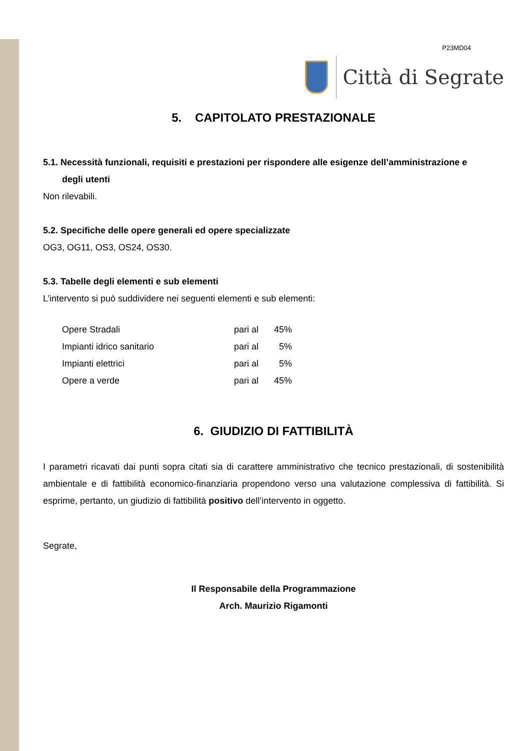P23MD04
Città di Segrate
5. CAPITOLATO PRESTAZIONALE
5.1. Necessità funzionali, requisiti e prestazioni per rispondere alle esigenze dell’amministrazione e
degli utenti
Non rilevabili.
5.2. Specifiche delle opere generali ed opere specializzate
OG3, OG11, OS3, OS24, OS30.
5.3. Tabelle degli elementi e sub elementi
L’intervento si può suddividere nei seguenti elementi e sub elementi:
| Opere Stradali | pari al | 45% |
| Impianti idrico sanitario | pari al | 5% |
| Impianti elettrici | pari al | 5% |
| Opere a verde | pari al | 45% |
6. GIUDIZIO DI FATTIBILITÀ
I parametri ricavati dai punti sopra citati sia di carattere amministrativo che tecnico prestazionali, di sostenibilità ambientale e di fattibilità economico-finanziaria propendono verso una valutazione complessiva di fattibilità. Si esprime, pertanto, un giudizio di fattibilità positivo dell’intervento in oggetto.
Segrate,
Il Responsabile della Programmazione
Arch. Maurizio Rigamonti